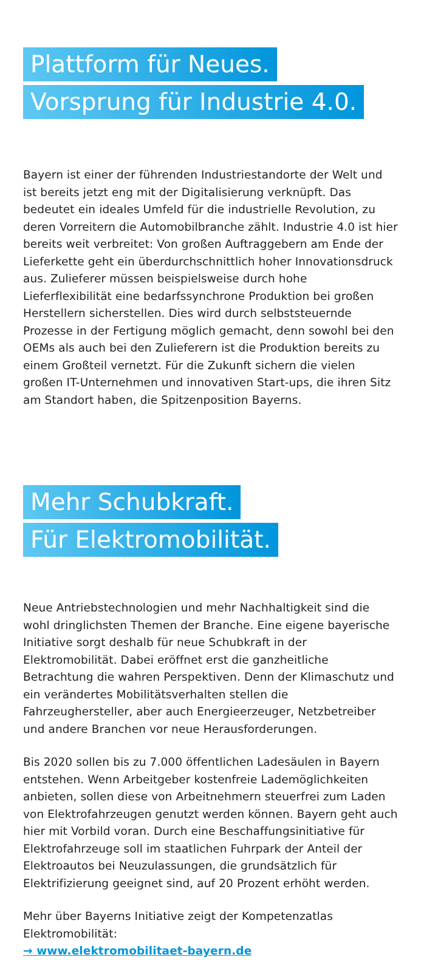Plattform für Neues.
Vorsprung für Industrie 4.0.
Bayern ist einer der führenden Industriestandorte der Welt und ist bereits jetzt eng mit der Digitalisierung verknüpft. Das bedeutet ein ideales Umfeld für die industrielle Revolution, zu deren Vorreitern die Automobilbranche zählt. Industrie 4.0 ist hier bereits weit verbreitet: Von großen Auftraggebern am Ende der Lieferkette geht ein überdurchschnittlich hoher Innovationsdruck aus. Zulieferer müssen beispielsweise durch hohe Lieferflexibilität eine bedarfssynchrone Produktion bei großen Herstellern sicherstellen. Dies wird durch selbststeuernde Prozesse in der Fertigung möglich gemacht, denn sowohl bei den OEMs als auch bei den Zulieferern ist die Produktion bereits zu einem Großteil vernetzt. Für die Zukunft sichern die vielen großen IT-Unternehmen und innovativen Start-ups, die ihren Sitz am Standort haben, die Spitzenposition Bayerns.
Mehr Schubkraft.
Für Elektromobilität.
Neue Antriebstechnologien und mehr Nachhaltigkeit sind die wohl dringlichsten Themen der Branche. Eine eigene bayerische Initiative sorgt deshalb für neue Schubkraft in der Elektromobilität. Dabei eröffnet erst die ganzheitliche Betrachtung die wahren Perspektiven. Denn der Klimaschutz und ein verändertes Mobilitätsverhalten stellen die Fahrzeughersteller, aber auch Energieerzeuger, Netzbetreiber und andere Branchen vor neue Herausforderungen.
Bis 2020 sollen bis zu 7.000 öffentlichen Ladesäulen in Bayern entstehen. Wenn Arbeitgeber kostenfreie Lademöglichkeiten anbieten, sollen diese von Arbeitnehmern steuerfrei zum Laden von Elektrofahrzeugen genutzt werden können. Bayern geht auch hier mit Vorbild voran. Durch eine Beschaffungsinitiative für Elektrofahrzeuge soll im staatlichen Fuhrpark der Anteil der Elektroautos bei Neuzulassungen, die grundsätzlich für Elektrifizierung geeignet sind, auf 20 Prozent erhöht werden.
Mehr über Bayerns Initiative zeigt der Kompetenzatlas Elektromobilität:
→ www.elektromobilitaet-bayern.de